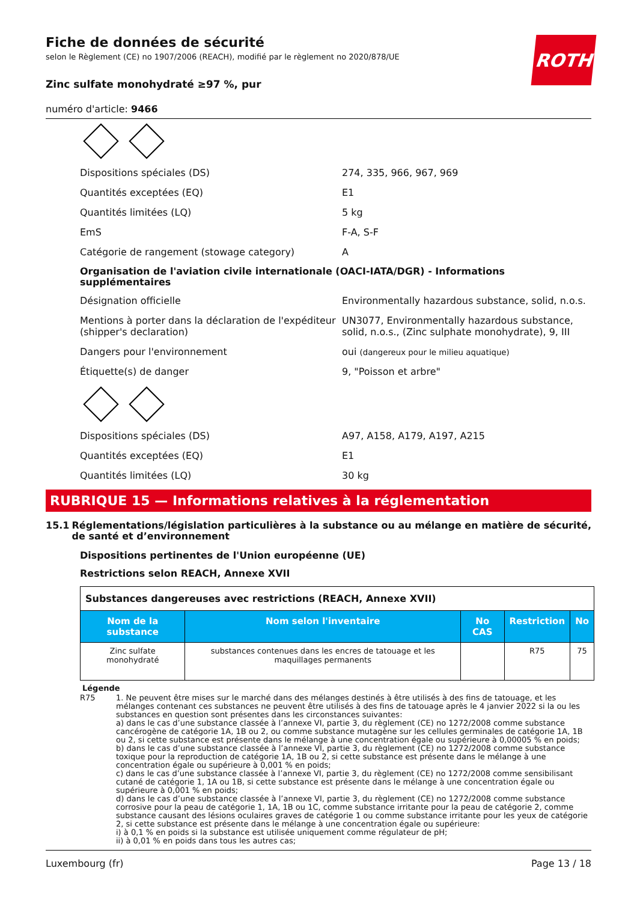ROTH
Fiche de données de sécurité
selon le Règlement (CE) no 1907/2006 (REACH), modifié par le règlement no 2020/878/UE
Zinc sulfate monohydraté ≥97 %, pur
numéro d'article: 9466
Dispositions spéciales (DS) 274, 335, 966, 967, 969
Quantités exceptées (EQ) E1
Quantités limitées (LQ) 5 kg
EmS F-A, S-F
Catégorie de rangement (stowage category) A
Organisation de l'aviation civile internationale (OACI-IATA/DGR) - Informations supplémentaires
Désignation officielle Environmentally hazardous substance, solid, n.o.s.
Mentions à porter dans la déclaration de l'expéditeur (shipper's declaration)
UN3077, Environmentally hazardous substance, solid, n.o.s., (Zinc sulphate monohydrate), 9, III
Dangers pour l'environnement oui (dangereux pour le milieu aquatique)
Étiquette(s) de danger 9, "Poisson et arbre"
Dispositions spéciales (DS) A97, A158, A179, A197, A215
Quantités exceptées (EQ) E1
Quantités limitées (LQ) 30 kg
RUBRIQUE 15 — Informations relatives à la réglementation
15.1 Réglementations/législation particulières à la substance ou au mélange en matière de sécurité, de santé et d’environnement
Dispositions pertinentes de l'Union européenne (UE)
Restrictions selon REACH, Annexe XVII
| Substances dangereuses avec restrictions (REACH, Annexe XVII) | | | | |
| Nom de la substance | Nom selon l'inventaire | No CAS | Restriction | No |
| Zinc sulfate monohydraté | substances contenues dans les encres de tatouage et les maquillages permanents | | R75 | 75 |
Légende
R75 1. Ne peuvent être mises sur le marché dans des mélanges destinés à être utilisés à des fins de tatouage, et les mélanges contenant ces substances ne peuvent être utilisés à des fins de tatouage après le 4 janvier 2022 si la ou les substances en question sont présentes dans les circonstances suivantes:
a) dans le cas d’une substance classée à l’annexe VI, partie 3, du règlement (CE) no 1272/2008 comme substance cancérogène de catégorie 1A, 1B ou 2, ou comme substance mutagène sur les cellules germinales de catégorie 1A, 1B ou 2, si cette substance est présente dans le mélange à une concentration égale ou supérieure à 0,00005 % en poids;
b) dans le cas d’une substance classée à l’annexe VI, partie 3, du règlement (CE) no 1272/2008 comme substance toxique pour la reproduction de catégorie 1A, 1B ou 2, si cette substance est présente dans le mélange à une concentration égale ou supérieure à 0,001 % en poids;
c) dans le cas d’une substance classée à l’annexe VI, partie 3, du règlement (CE) no 1272/2008 comme sensibilisant cutané de catégorie 1, 1A ou 1B, si cette substance est présente dans le mélange à une concentration égale ou supérieure à 0,001 % en poids;
d) dans le cas d’une substance classée à l’annexe VI, partie 3, du règlement (CE) no 1272/2008 comme substance corrosive pour la peau de catégorie 1, 1A, 1B ou 1C, comme substance irritante pour la peau de catégorie 2, comme substance causant des lésions oculaires graves de catégorie 1 ou comme substance irritante pour les yeux de catégorie 2, si cette substance est présente dans le mélange à une concentration égale ou supérieure:
i) à 0,1 % en poids si la substance est utilisée uniquement comme régulateur de pH;
ii) à 0,01 % en poids dans tous les autres cas;
Luxembourg (fr) Page 13 / 18